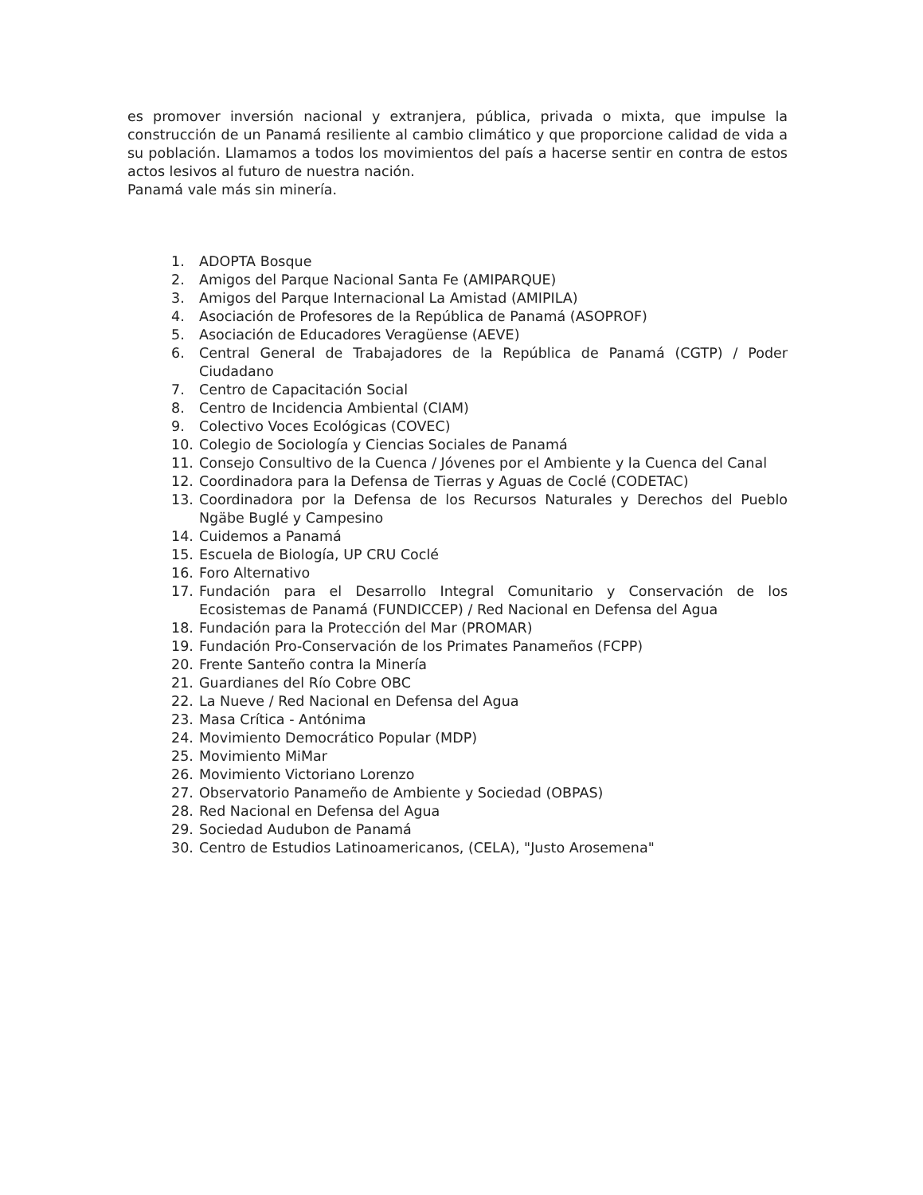es promover inversión nacional y extranjera, pública, privada o mixta, que impulse la construcción de un Panamá resiliente al cambio climático y que proporcione calidad de vida a su población. Llamamos a todos los movimientos del país a hacerse sentir en contra de estos actos lesivos al futuro de nuestra nación.
Panamá vale más sin minería.
1. ADOPTA Bosque
2. Amigos del Parque Nacional Santa Fe (AMIPARQUE)
3. Amigos del Parque Internacional La Amistad (AMIPILA)
4. Asociación de Profesores de la República de Panamá (ASOPROF)
5. Asociación de Educadores Veragüense (AEVE)
6. Central General de Trabajadores de la República de Panamá (CGTP) / Poder Ciudadano
7. Centro de Capacitación Social
8. Centro de Incidencia Ambiental (CIAM)
9. Colectivo Voces Ecológicas (COVEC)
10. Colegio de Sociología y Ciencias Sociales de Panamá
11. Consejo Consultivo de la Cuenca / Jóvenes por el Ambiente y la Cuenca del Canal
12. Coordinadora para la Defensa de Tierras y Aguas de Coclé (CODETAC)
13. Coordinadora por la Defensa de los Recursos Naturales y Derechos del Pueblo Ngäbe Buglé y Campesino
14. Cuidemos a Panamá
15. Escuela de Biología, UP CRU Coclé
16. Foro Alternativo
17. Fundación para el Desarrollo Integral Comunitario y Conservación de los Ecosistemas de Panamá (FUNDICCEP) / Red Nacional en Defensa del Agua
18. Fundación para la Protección del Mar (PROMAR)
19. Fundación Pro-Conservación de los Primates Panameños (FCPP)
20. Frente Santeño contra la Minería
21. Guardianes del Río Cobre OBC
22. La Nueve / Red Nacional en Defensa del Agua
23. Masa Crítica - Antónima
24. Movimiento Democrático Popular (MDP)
25. Movimiento MiMar
26. Movimiento Victoriano Lorenzo
27. Observatorio Panameño de Ambiente y Sociedad (OBPAS)
28. Red Nacional en Defensa del Agua
29. Sociedad Audubon de Panamá
30. Centro de Estudios Latinoamericanos, (CELA), "Justo Arosemena"